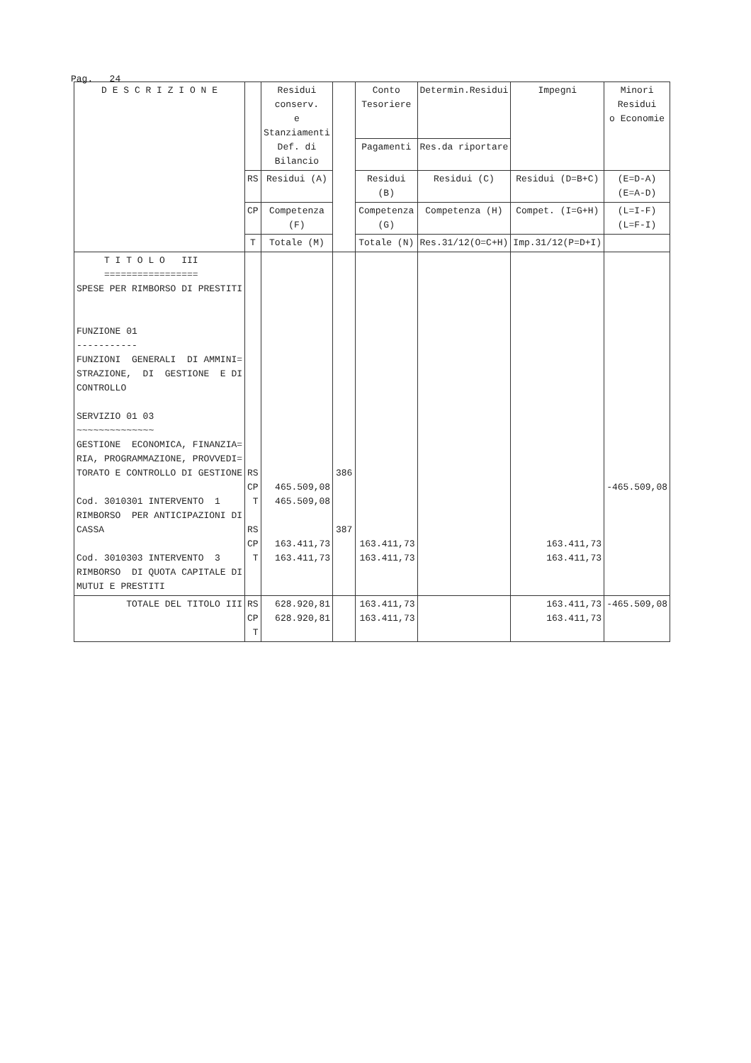Pag. 24
| D E S C R I Z I O N E | | Residui conserv. e Stanziamenti Def. di Bilancio | | Conto Tesoriere | Determin.Residui | Impegni | Minori Residui o Economie |
| --- | --- | --- | --- | --- | --- | --- | --- |
| | | | | Pagamenti | Res.da riportare | | |
| | RS | Residui (A) | | Residui (B) | Residui (C) | Residui (D=B+C) | (E=D-A) (E=A-D) |
| | CP | Competenza (F) | | Competenza (G) | Competenza (H) | Compet. (I=G+H) | (L=I-F) (L=F-I) |
| | T | Totale (M) | | Totale (N) | Res.31/12(O=C+H) | Imp.31/12(P=D+I) | |
| T I T O L O III ================= SPESE PER RIMBORSO DI PRESTITI FUNZIONE 01 ----------- FUNZIONI GENERALI DI AMMINI= STRAZIONE, DI GESTIONE E DI CONTROLLO SERVIZIO 01 03 ~~~~~~~~~~~~~~ GESTIONE ECONOMICA, FINANZIA= RIA, PROGRAMMAZIONE, PROVVEDI= TORATO E CONTROLLO DI GESTIONE Cod. 3010301 INTERVENTO 1 RIMBORSO PER ANTICIPAZIONI DI CASSA Cod. 3010303 INTERVENTO 3 RIMBORSO DI QUOTA CAPITALE DI MUTUI E PRESTITI | RS CP T RS CP T | 465.509,08 465.509,08 163.411,73 163.411,73 | 386 387 | 163.411,73 163.411,73 | | 163.411,73 163.411,73 | -465.509,08 |
| TOTALE DEL TITOLO III | RS CP T | 628.920,81 628.920,81 | | 163.411,73 163.411,73 | | 163.411,73 163.411,73 | -465.509,08 |